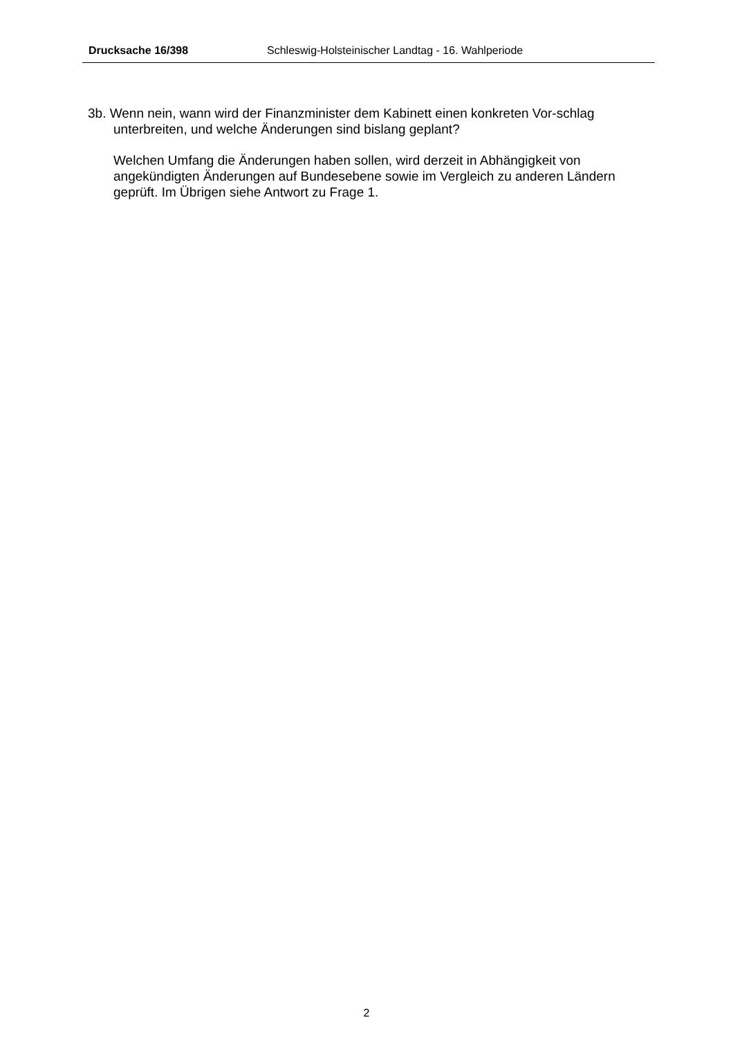Drucksache 16/398 Schleswig-Holsteinischer Landtag - 16. Wahlperiode
3b. Wenn nein, wann wird der Finanzminister dem Kabinett einen konkreten Vor-schlag unterbreiten, und welche Änderungen sind bislang geplant?
Welchen Umfang die Änderungen haben sollen, wird derzeit in Abhängigkeit von angekündigten Änderungen auf Bundesebene sowie im Vergleich zu anderen Ländern geprüft. Im Übrigen siehe Antwort zu Frage 1.
2